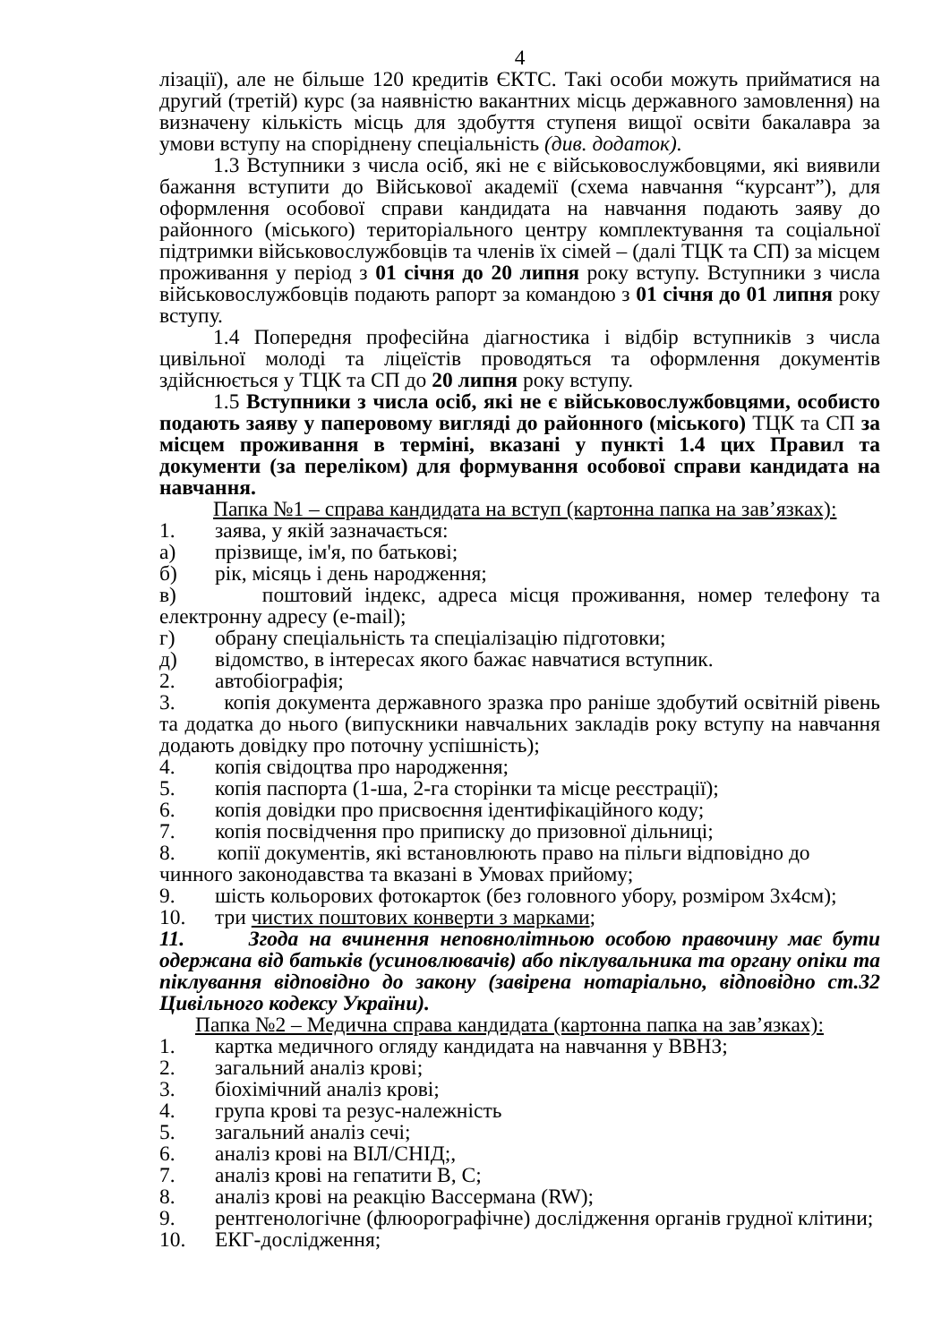4
лізації), але не більше 120 кредитів ЄКТС. Такі особи можуть прийматися на другий (третій) курс (за наявністю вакантних місць державного замовлення) на визначену кількість місць для здобуття ступеня вищої освіти бакалавра за умови вступу на споріднену спеціальність (див. додаток).
1.3 Вступники з числа осіб, які не є військовослужбовцями, які виявили бажання вступити до Військової академії (схема навчання “курсант”), для оформлення особової справи кандидата на навчання подають заяву до районного (міського) територіального центру комплектування та соціальної підтримки військовослужбовців та членів їх сімей – (далі ТЦК та СП) за місцем проживання у період з 01 січня до 20 липня року вступу. Вступники з числа військовослужбовців подають рапорт за командою з 01 січня до 01 липня року вступу.
1.4 Попередня професійна діагностика і відбір вступників з числа цивільної молоді та ліцеїстів проводяться та оформлення документів здійснюється у ТЦК та СП до 20 липня року вступу.
1.5 Вступники з числа осіб, які не є військовослужбовцями, особисто подають заяву у паперовому вигляді до районного (міського) ТЦК та СП за місцем проживання в терміні, вказані у пункті 1.4 цих Правил та документи (за переліком) для формування особової справи кандидата на навчання.
Папка №1 – справа кандидата на вступ (картонна папка на зав’язках):
1. заява, у якій зазначається:
а) прізвище, ім'я, по батькові;
б) рік, місяць і день народження;
в) поштовий індекс, адреса місця проживання, номер телефону та електронну адресу (e-mail);
г) обрану спеціальність та спеціалізацію підготовки;
д) відомство, в інтересах якого бажає навчатися вступник.
2. автобіографія;
3. копія документа державного зразка про раніше здобутий освітній рівень та додатка до нього (випускники навчальних закладів року вступу на навчання додають довідку про поточну успішність);
4. копія свідоцтва про народження;
5. копія паспорта (1-ша, 2-га сторінки та місце реєстрації);
6. копія довідки про присвоєння ідентифікаційного коду;
7. копія посвідчення про приписку до призовної дільниці;
8. копії документів, які встановлюють право на пільги відповідно до чинного законодавства та вказані в Умовах прийому;
9. шість кольорових фотокарток (без головного убору, розміром 3х4см);
10. три чистих поштових конверти з марками;
11. Згода на вчинення неповнолітньою особою правочину має бути одержана від батьків (усиновлювачів) або піклувальника та органу опіки та піклування відповідно до закону (завірена нотаріально, відповідно ст.32 Цивільного кодексу України).
Папка №2 – Медична справа кандидата (картонна папка на зав’язках):
1. картка медичного огляду кандидата на навчання у ВВНЗ;
2. загальний аналіз крові;
3. біохімічний аналіз крові;
4. група крові та резус-належність
5. загальний аналіз сечі;
6. аналіз крові на ВІЛ/СНІД;,
7. аналіз крові на гепатити В, С;
8. аналіз крові на реакцію Вассермана (RW);
9. рентгенологічне (флюорографічне) дослідження органів грудної клітини;
10. ЕКГ-дослідження;